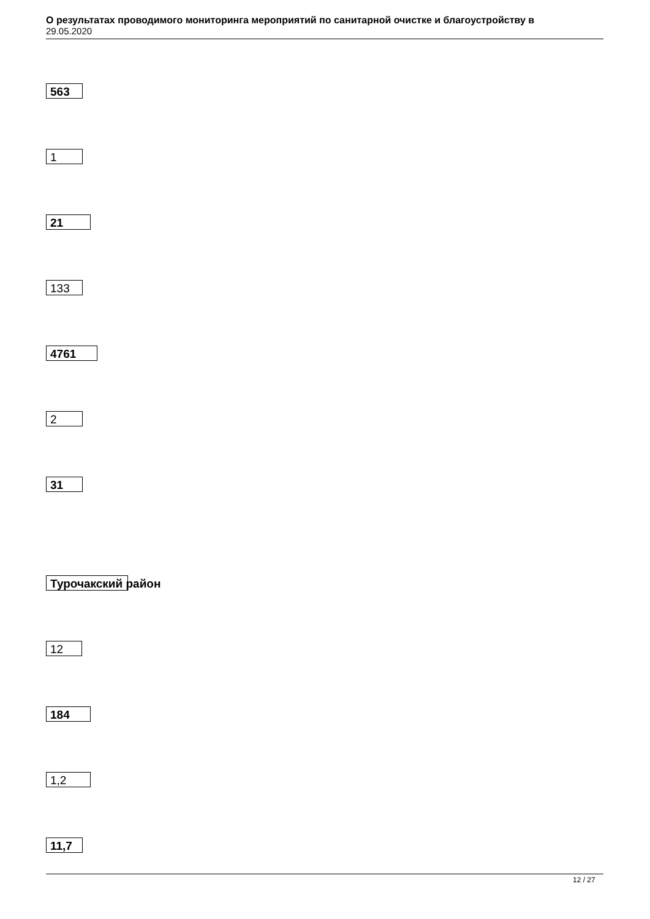О результатах проводимого мониторинга мероприятий по санитарной очистке и благоустройству в
29.05.2020
563
1
21
133
4761
2
31
Турочакский район
12
184
1,2
11,7
12 / 27